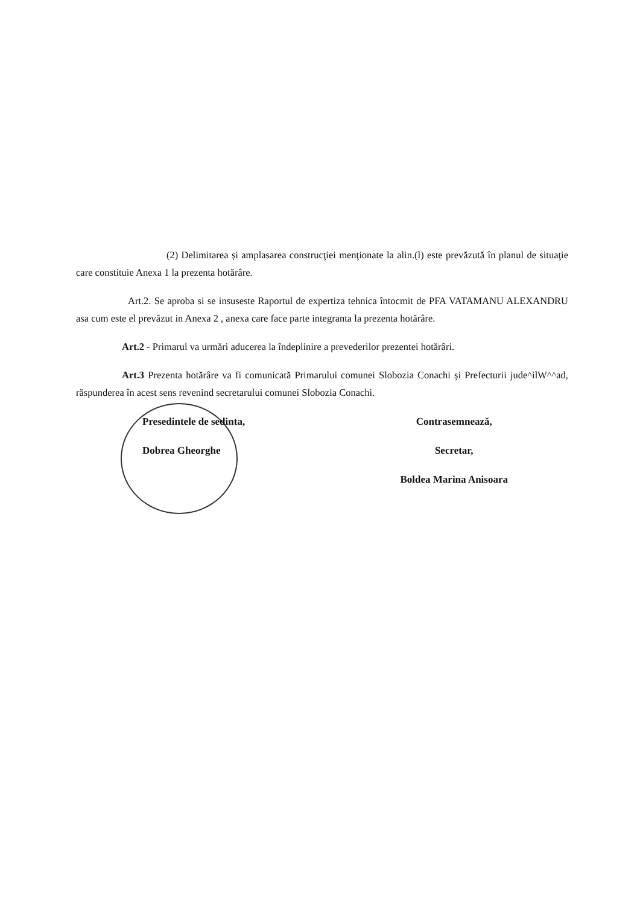(2) Delimitarea și amplasarea construcţiei menţionate la alin.(l) este prevăzută în planul de situaţie care constituie Anexa 1 la prezenta hotărâre.
Art.2. Se aproba si se insuseste Raportul de expertiza tehnica întocmit de PFA VATAMANU ALEXANDRU asa cum este el prevăzut in Anexa 2 , anexa care face parte integranta la prezenta hotărâre.
Art.2 - Primarul va urmări aducerea la îndeplinire a prevederilor prezentei hotărâri.
Art.3 Prezenta hotărâre va fi comunicată Primarului comunei Slobozia Conachi și Prefecturii jude^ilW^^ad, răspunderea în acest sens revenind secretarului comunei Slobozia Conachi.
Presedintele de sedinta,
Dobrea Gheorghe
Contrasemnează,
Secretar,
Boldea Marina Anisoara